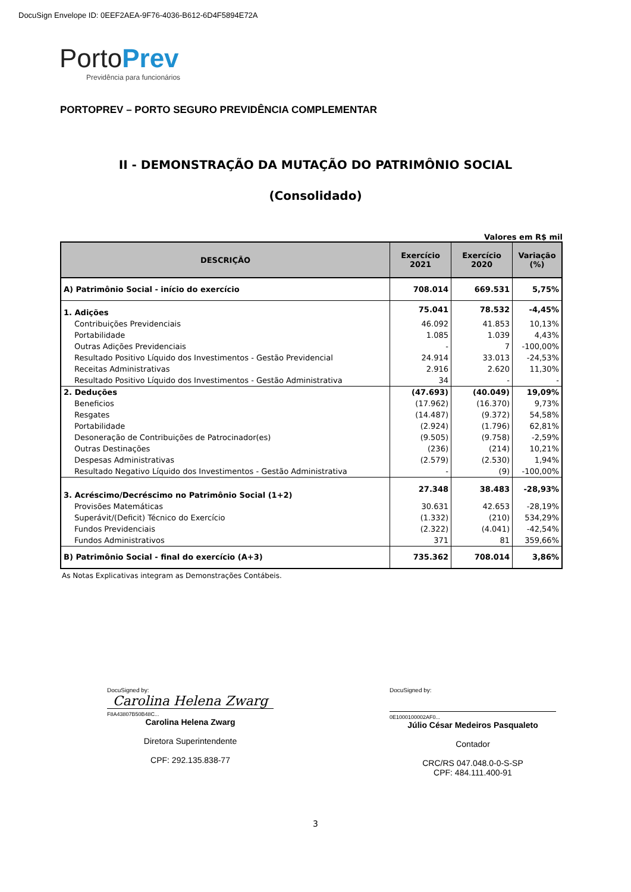DocuSign Envelope ID: 0EEF2AEA-9F76-4036-B612-6D4F5894E72A
PortoPrev
Previdência para funcionários
PORTOPREV – PORTO SEGURO PREVIDÊNCIA COMPLEMENTAR
II - DEMONSTRAÇÃO DA MUTAÇÃO DO PATRIMÔNIO SOCIAL
(Consolidado)
Valores em R$ mil
| DESCRIÇÃO | Exercício 2021 | Exercício 2020 | Variação (%) |
| --- | --- | --- | --- |
| A) Patrimônio Social - início do exercício | 708.014 | 669.531 | 5,75% |
| 1. Adições | 75.041 | 78.532 | -4,45% |
| Contribuições Previdenciais | 46.092 | 41.853 | 10,13% |
| Portabilidade | 1.085 | 1.039 | 4,43% |
| Outras Adições Previdenciais | - | 7 | -100,00% |
| Resultado Positivo Líquido dos Investimentos - Gestão Previdencial | 24.914 | 33.013 | -24,53% |
| Receitas Administrativas | 2.916 | 2.620 | 11,30% |
| Resultado Positivo Líquido dos Investimentos - Gestão Administrativa | 34 | - | - |
| 2. Deduções | (47.693) | (40.049) | 19,09% |
| Beneficios | (17.962) | (16.370) | 9,73% |
| Resgates | (14.487) | (9.372) | 54,58% |
| Portabilidade | (2.924) | (1.796) | 62,81% |
| Desoneração de Contribuições de Patrocinador(es) | (9.505) | (9.758) | -2,59% |
| Outras Destinações | (236) | (214) | 10,21% |
| Despesas Administrativas | (2.579) | (2.530) | 1,94% |
| Resultado Negativo Líquido dos Investimentos - Gestão Administrativa | - | (9) | -100,00% |
| 3. Acréscimo/Decréscimo no Patrimônio Social (1+2) | 27.348 | 38.483 | -28,93% |
| Provisões Matemáticas | 30.631 | 42.653 | -28,19% |
| Superávit/(Deficit) Técnico do Exercício | (1.332) | (210) | 534,29% |
| Fundos Previdenciais | (2.322) | (4.041) | -42,54% |
| Fundos Administrativos | 371 | 81 | 359,66% |
| B) Patrimônio Social - final do exercício (A+3) | 735.362 | 708.014 | 3,86% |
As Notas Explicativas integram as Demonstrações Contábeis.
DocuSigned by:
Carolina Helena Zwarg
F8A43807B50B48C...
Carolina Helena Zwarg
Diretora Superintendente
CPF: 292.135.838-77
DocuSigned by:
0E1000100002AF0...
Júlio César Medeiros Pasqualeto
Contador
CRC/RS 047.048.0-0-S-SP
CPF: 484.111.400-91
3